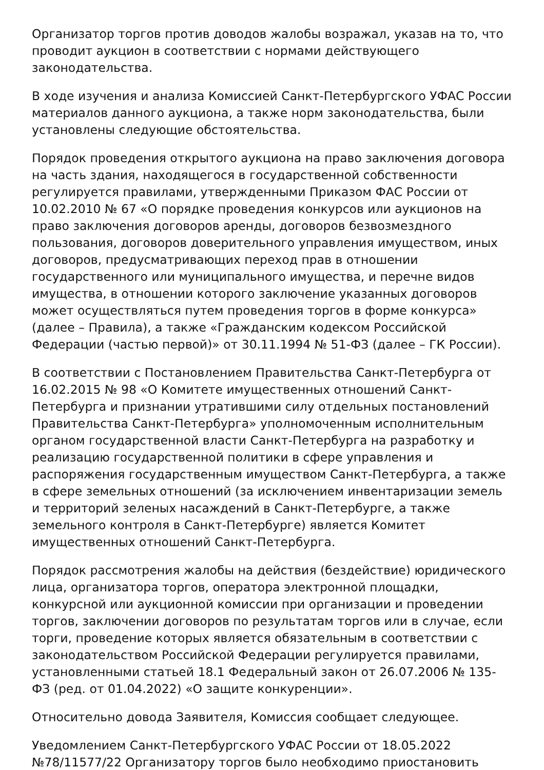Организатор торгов против доводов жалобы возражал, указав на то, что проводит аукцион в соответствии с нормами действующего законодательства.
В ходе изучения и анализа Комиссией Санкт-Петербургского УФАС России материалов данного аукциона, а также норм законодательства, были установлены следующие обстоятельства.
Порядок проведения открытого аукциона на право заключения договора на часть здания, находящегося в государственной собственности регулируется правилами, утвержденными Приказом ФАС России от 10.02.2010 № 67 «О порядке проведения конкурсов или аукционов на право заключения договоров аренды, договоров безвозмездного пользования, договоров доверительного управления имуществом, иных договоров, предусматривающих переход прав в отношении государственного или муниципального имущества, и перечне видов имущества, в отношении которого заключение указанных договоров может осуществляться путем проведения торгов в форме конкурса» (далее – Правила), а также «Гражданским кодексом Российской Федерации (частью первой)» от 30.11.1994 № 51-ФЗ (далее – ГК России).
В соответствии с Постановлением Правительства Санкт-Петербурга от 16.02.2015 № 98 «О Комитете имущественных отношений Санкт-Петербурга и признании утратившими силу отдельных постановлений Правительства Санкт-Петербурга» уполномоченным исполнительным органом государственной власти Санкт-Петербурга на разработку и реализацию государственной политики в сфере управления и распоряжения государственным имуществом Санкт-Петербурга, а также в сфере земельных отношений (за исключением инвентаризации земель и территорий зеленых насаждений в Санкт-Петербурге, а также земельного контроля в Санкт-Петербурге) является Комитет имущественных отношений Санкт-Петербурга.
Порядок рассмотрения жалобы на действия (бездействие) юридического лица, организатора торгов, оператора электронной площадки, конкурсной или аукционной комиссии при организации и проведении торгов, заключении договоров по результатам торгов или в случае, если торги, проведение которых является обязательным в соответствии с законодательством Российской Федерации регулируется правилами, установленными статьей 18.1 Федеральный закон от 26.07.2006 № 135-ФЗ (ред. от 01.04.2022) «О защите конкуренции».
Относительно довода Заявителя, Комиссия сообщает следующее.
Уведомлением Санкт-Петербургского УФАС России от 18.05.2022 №78/11577/22 Организатору торгов было необходимо приостановить